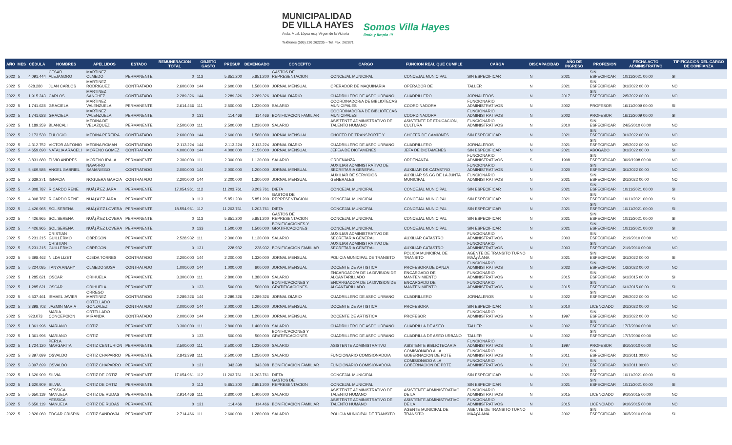MUNICIPALIDAD
DE VILLA HAYES
Avda. Mcal. López esq. Virgen de la Victoria
Teléfonos (595) 226 262235 – Tel. Fax. 262871
Somos Villa Hayes
linda y limpia !!!
| AÑO | MES | CÉDULA | NOMBRES | APELLIDOS | ESTADO | REMUNERACION TOTAL | OBJETO GASTO | PRESUP | DEVENGADO | CONCEPTO | CARGO | FUNCION REAL QUE CUMPLE | CARGA | DISCAPACIDAD | AÑO DE INGRESO | PROFESION | FECHA ACTO ADMINISTRATIVO | TIPIFICACION DEL CARGO DE CONFIANZA |
| --- | --- | --- | --- | --- | --- | --- | --- | --- | --- | --- | --- | --- | --- | --- | --- | --- | --- | --- |
| 2022 | 5 | 4.091.444 | CESAR ALEJANDRO | MARTINEZ OLMEDO | PERMANENTE | 0 | 113 | 5.851.200 | 5.851.200 | GASTOS DE REPRESENTACION | CONCEJAL MUNICIPAL | CONCEJAL MUNICIPAL | SIN ESPECIFICAR | N | 2021 | SIN ESPECIFICAR | 10/11/2021 00:00 | SI |
| 2022 | 5 | 628.280 | JUAN CARLOS | MARTINEZ RODRIGUEZ | CONTRATADO | 2.600.000 | 144 | 2.600.000 | 1.560.000 | JORNAL MENSUAL | OPERADOR DE MAQUINARIA | OPERADOR DE | TALLER | N | 2021 | SIN ESPECIFICAR | 3/1/2022 00:00 | NO |
| 2022 | 5 | 1.915.243 | CARLOS | MARTINEZ SANCHEZ | CONTRATADO | 2.289.326 | 144 | 2.289.326 | 2.289.326 | JORNAL DIARIO | CUADRILLERO DE ASEO URBANO | CUADRILLERO | JORNALEROS | N | 2017 | SIN ESPECIFICAR | 2/5/2022 00:00 | NO |
| 2022 | 5 | 1.741.628 | GRACIELA | MARTINEZ VALENZUELA | PERMANENTE | 2.614.466 | 111 | 2.500.000 | 1.230.000 | SALARIO | COORDINADOR/A DE BIBLIOTECAS MUNICIPALES | COORDINADORA | FUNCIONARIO ADMINISTRATIVOS | N | 2002 | PROFESOR | 16/11/2009 00:00 | SI |
| 2022 | 5 | 1.741.628 | GRACIELA | MARTINEZ VALENZUELA | PERMANENTE | 0 | 131 | 114.466 | 114.466 | BONIFICACION FAMILIAR | COORDINADOR/A DE BIBLIOTECAS MUNICIPALES | COORDINADORA | FUNCIONARIO ADMINISTRATIVOS | N | 2002 | PROFESOR | 16/11/2009 00:00 | SI |
| 2022 | 5 | 1.189.259 | BLANCALI | MEDINA DE VELAZQUEZ | PERMANENTE | 2.500.000 | 111 | 2.500.000 | 1.230.000 | SALARIO | ASISTENTE ADMINISTRATIVO DE TALENTO HUMANO | ASISTENTE DE EDUCACION, CULTURA | FUNCIONARIO ADMINISTRATIVOS | N | 2010 | SIN ESPECIFICAR | 24/5/2010 00:00 | NO |
| 2022 | 5 | 2.173.530 | EULOGIO | MEDINA PEREIRA | CONTRATADO | 2.600.000 | 144 | 2.600.000 | 1.560.000 | JORNAL MENSUAL | CHOFER DE TRANSPORTE Y | CHOFER DE CAMIONES | SIN ESPECIFICAR | N | 2021 | SIN ESPECIFICAR | 3/1/2022 00:00 | NO |
| 2022 | 5 | 4.312.752 | VICTOR ANTONIO | MEDINA ROMAN | CONTRATADO | 2.113.224 | 144 | 2.113.224 | 2.113.224 | JORNAL DIARIO | CUADRILLERO DE ASEO URBANO | CUADRILLERO | JORNALEROS | N | 2021 | SIN ESPECIFICAR | 2/5/2022 00:00 | NO |
| 2022 | 5 | 4.659.690 | NATALIA ARACELI | MORENO GOMEZ | CONTRATADO | 4.000.000 | 144 | 4.000.000 | 2.150.000 | JORNAL MENSUAL | JEFE/A DE DICTAMENES | JEFA DE DICTAMENES | SIN ESPECIFICAR | N | 2021 | ABOGADO | 3/1/2022 00:00 | SI |
| 2022 | 5 | 3.831.680 | ELVIO ANDRES | MORENO IRALA | PERMANENTE | 2.300.000 | 111 | 2.300.000 | 1.130.000 | SALARIO | ORDENANZA | ORDENANZA | FUNCIONARIO ADMINISTRATIVOS | S | 1998 | SIN ESPECIFICAR | 30/9/1998 00:00 | NO |
| 2022 | 5 | 5.469.585 | ANGEL GABRIEL | NAVARRO SAMANIEGO | CONTRATADO | 2.000.000 | 144 | 2.000.000 | 1.200.000 | JORNAL MENSUAL | AUXILIAR ADMINISTRATIVO DE SECRETARIA GENERAL | AUXILIAR DE CATASTRO | FUNCIONARIO ADMINISTRATIVOS | N | 2020 | SIN ESPECIFICAR | 3/1/2022 00:00 | NO |
| 2022 | 5 | 2.639.271 | IGNACIA | NOGUERA GARCIA | CONTRATADO | 2.200.000 | 144 | 2.200.000 | 1.300.000 | JORNAL MENSUAL | AUXILIAR DE SERVICIOS GENERALES | AUXILIAR SS.GG DE LA JUNTA MUNICIPAL | FUNCIONARIO ADMINISTRATIVOS | N | 2021 | SIN ESPECIFICAR | 3/1/2022 00:00 | NO |
| 2022 | 5 | 4.308.787 | RICARDO RENE | NUÃƒÂ'EZ JARA | PERMANENTE | 17.054.961 | 112 | 11.203.761 | 3.203.761 | DIETA | CONCEJAL MUNICIPAL | CONCEJAL MUNICIPAL | SIN ESPECIFICAR | N | 2021 | SIN ESPECIFICAR | 10/11/2021 00:00 | SI |
| 2022 | 5 | 4.308.787 | RICARDO RENE | NUÃƒÂ'EZ JARA | PERMANENTE | 0 | 113 | 5.851.200 | 5.851.200 | GASTOS DE REPRESENTACION | CONCEJAL MUNICIPAL | CONCEJAL MUNICIPAL | SIN ESPECIFICAR | N | 2021 | SIN ESPECIFICAR | 10/11/2021 00:00 | SI |
| 2022 | 5 | 4.426.965 | SOL SERENA | NUÃƒÂ'EZ LOVERA | PERMANENTE | 18.554.961 | 112 | 11.203.761 | 1.203.761 | DIETA | CONCEJAL MUNICIPAL | CONCEJAL MUNICIPAL | SIN ESPECIFICAR | N | 2021 | SIN ESPECIFICAR | 10/11/2021 00:00 | SI |
| 2022 | 5 | 4.426.965 | SOL SERENA | NUÃƒÂ'EZ LOVERA | PERMANENTE | 0 | 113 | 5.851.200 | 5.851.200 | GASTOS DE REPRESENTACION | CONCEJAL MUNICIPAL | CONCEJAL MUNICIPAL | SIN ESPECIFICAR | N | 2021 | SIN ESPECIFICAR | 10/11/2021 00:00 | SI |
| 2022 | 5 | 4.426.965 | SOL SERENA | NUÃƒÂ'EZ LOVERA | PERMANENTE | 0 | 133 | 1.500.000 | 1.500.000 | BONIFICACIONES Y GRATIFICACIONES | CONCEJAL MUNICIPAL | CONCEJAL MUNICIPAL | SIN ESPECIFICAR | N | 2021 | SIN ESPECIFICAR | 10/11/2021 00:00 | SI |
| 2022 | 5 | 5.231.215 | CRISTIAN GUILLERMO | OBREGON | PERMANENTE | 2.528.932 | 111 | 2.300.000 | 1.130.000 | SALARIO | AUXILIAR ADMINISTRATIVO DE SECRETARIA GENERAL | AUXILIAR CATASTRO | FUNCIONARIO ADMINISTRATIVOS | N | 2003 | SIN ESPECIFICAR | 21/9/2010 00:00 | NO |
| 2022 | 5 | 5.231.215 | CRISTIAN GUILLERMO | OBREGON | PERMANENTE | 0 | 131 | 228.932 | 228.932 | BONIFICACION FAMILIAR | AUXILIAR ADMINISTRATIVO DE SECRETARIA GENERAL | AUXILIAR CATASTRO | FUNCIONARIO ADMINISTRATIVOS | N | 2003 | SIN ESPECIFICAR | 21/9/2010 00:00 | NO |
| 2022 | 5 | 5.398.462 | NILDA LIZET | OJEDA TORRES | CONTRATADO | 2.200.000 | 144 | 2.200.000 | 1.320.000 | JORNAL MENSUAL | POLICIA MUNICIPAL DE TRANSITO | POLICIA MUNICIPAL DE TRANSITO | AGENTE DE TRANSITO TURNO MAÃƒÂ'ANA | N | 2021 | SIN ESPECIFICAR | 3/1/2022 00:00 | SI |
| 2022 | 5 | 5.224.085 | TANYA ANAHY | OLMEDO SOSA | CONTRATADO | 1.000.000 | 144 | 1.000.000 | 600.000 | JORNAL MENSUAL | DOCENTE DE ARTISTICA | PROFESORA DE DANZA | FUNCIONARIO ADMINISTRATIVOS | N | 2022 | SIN ESPECIFICAR | 1/2/2022 00:00 | NO |
| 2022 | 5 | 1.285.621 | OSCAR | ORIHUELA | PERMANENTE | 3.300.000 | 111 | 2.800.000 | 1.380.000 | SALARIO | ENCARGADO/A DE LA DIVISION DE ALCANTARILLADO | ENCARGADO DE MANTENIMIENTO | FUNCIONARIO ADMINISTRATIVOS | N | 2015 | SIN ESPECIFICAR | 6/1/2015 00:00 | SI |
| 2022 | 5 | 1.285.621 | OSCAR | ORIHUELA | PERMANENTE | 0 | 133 | 500.000 | 500.000 | BONIFICACIONES Y GRATIFICACIONES | ENCARGADO/A DE LA DIVISION DE ALCANTARILLADO | ENCARGADO DE MANTENIMIENTO | FUNCIONARIO ADMINISTRATIVOS | N | 2015 | SIN ESPECIFICAR | 6/1/2015 00:00 | SI |
| 2022 | 5 | 6.537.461 | ISMAEL JAVIER | ORREGO MARTINEZ | CONTRATADO | 2.289.326 | 144 | 2.289.326 | 2.289.326 | JORNAL DIARIO | CUADRILLERO DE ASEO URBANO | CUADRILLERO | JORNALEROS | N | 2022 | SIN ESPECIFICAR | 2/5/2022 00:00 | NO |
| 2022 | 5 | 3.398.702 | JAZMIN MARIA | ORTELLADO GONZALEZ | CONTRATADO | 2.000.000 | 144 | 2.000.000 | 1.200.000 | JORNAL MENSUAL | DOCENTE DE ARTISTICA | PROFESORA | SIN ESPECIFICAR | N | 2010 | LICENCIADO | 3/1/2022 00:00 | NO |
| 2022 | 5 | 923.073 | MARIA CONCEPCION | ORTELLADO MIRANDA | CONTRATADO | 2.000.000 | 144 | 2.000.000 | 1.200.000 | JORNAL MENSUAL | DOCENTE DE ARTISTICA | PROFESOR | FUNCIONARIO ADMINISTRATIVOS | N | 1997 | SIN ESPECIFICAR | 3/1/2022 00:00 | NO |
| 2022 | 5 | 1.361.996 | MARIANO | ORTIZ | PERMANENTE | 3.300.000 | 111 | 2.800.000 | 1.400.000 | SALARIO | CUADRILLERO DE ASEO URBANO | CUADRILLA DE ASEO | TALLER | N | 2002 | SIN ESPECIFICAR | 17/7/2006 00:00 | NO |
| 2022 | 5 | 1.361.996 | MARIANO | ORTIZ | PERMANENTE | 0 | 133 | 500.000 | 500.000 | BONIFICACIONES Y GRATIFICACIONES | CUADRILLERO DE ASEO URBANO | CUADRILLA DE ASEO URBANO | TALLER | N | 2002 | SIN ESPECIFICAR | 17/7/2006 00:00 | NO |
| 2022 | 5 | 1.724.120 | PERLA MARGARITA | ORTIZ CENTURION | PERMANENTE | 2.500.000 | 111 | 2.500.000 | 1.230.000 | SALARIO | ASISTENTE ADMINISTRATIVO | ASISTENTE BIBLIOTECARIA | FUNCIONARIO ADMINISTRATIVOS | N | 1997 | PROFESOR | 8/10/2010 00:00 | NO |
| 2022 | 5 | 3.397.699 | OSVALDO | ORTIZ CHAPARRO | PERMANENTE | 2.843.398 | 111 | 2.500.000 | 1.250.000 | SALARIO | FUNCIONARIO COMISIONADO/A | COMISIONADO A LA GOBERNACION DE PDTE | FUNCIONARIO ADMINISTRATIVOS | N | 2011 | SIN ESPECIFICAR | 3/1/2011 00:00 | NO |
| 2022 | 5 | 3.397.699 | OSVALDO | ORTIZ CHAPARRO | PERMANENTE | 0 | 131 | 343.398 | 343.398 | BONIFICACION FAMILIAR | FUNCIONARIO COMISIONADO/A | COMISIONADO A LA GOBERNACION DE PDTE | FUNCIONARIO ADMINISTRATIVOS | N | 2011 | SIN ESPECIFICAR | 3/1/2011 00:00 | NO |
| 2022 | 5 | 1.620.909 | SILVIA | ORTIZ DE ORTIZ | PERMANENTE | 17.054.961 | 112 | 11.203.761 | 11.203.761 | DIETA | CONCEJAL MUNICIPAL | | SIN ESPECIFICAR | N | 2021 | SIN ESPECIFICAR | 10/11/2021 00:00 | SI |
| 2022 | 5 | 1.620.909 | SILVIA | ORTIZ DE ORTIZ | PERMANENTE | 0 | 113 | 5.851.200 | 2.851.200 | GASTOS DE REPRESENTACION | CONCEJAL MUNICIPAL | | SIN ESPECIFICAR | N | 2021 | SIN ESPECIFICAR | 10/11/2021 00:00 | SI |
| 2022 | 5 | 5.650.119 | YESSICA MANUELA | ORTIZ DE RUDAS | PERMANENTE | 2.914.466 | 111 | 2.800.000 | 1.400.000 | SALARIO | ASISTENTE ADMINISTRATIVO DE TALENTO HUMANO | ASISTENTE ADMINISTRATIVO DE LA | FUNCIONARIO ADMINISTRATIVOS | N | 2015 | LICENCIADO | 9/10/2015 00:00 | NO |
| 2022 | 5 | 5.650.119 | YESSICA MANUELA | ORTIZ DE RUDAS | PERMANENTE | 0 | 131 | 114.466 | 114.466 | BONIFICACION FAMILIAR | ASISTENTE ADMINISTRATIVO DE TALENTO HUMANO | ASISTENTE ADMINISTRATIVO DE LA | FUNCIONARIO ADMINISTRATIVOS | N | 2015 | LICENCIADO | 9/10/2015 00:00 | NO |
| 2022 | 5 | 2.826.060 | EDGAR CRISPIN | ORTIZ SANDOVAL | PERMANENTE | 2.714.466 | 111 | 2.600.000 | 1.280.000 | SALARIO | POLICIA MUNICIPAL DE TRANSITO | AGENTE MUNICIPAL DE TRANSITO | AGENTE DE TRANSITO TURNO MAÃƒÂ'ANA | N | 2002 | SIN ESPECIFICAR | 30/5/2010 00:00 | SI |